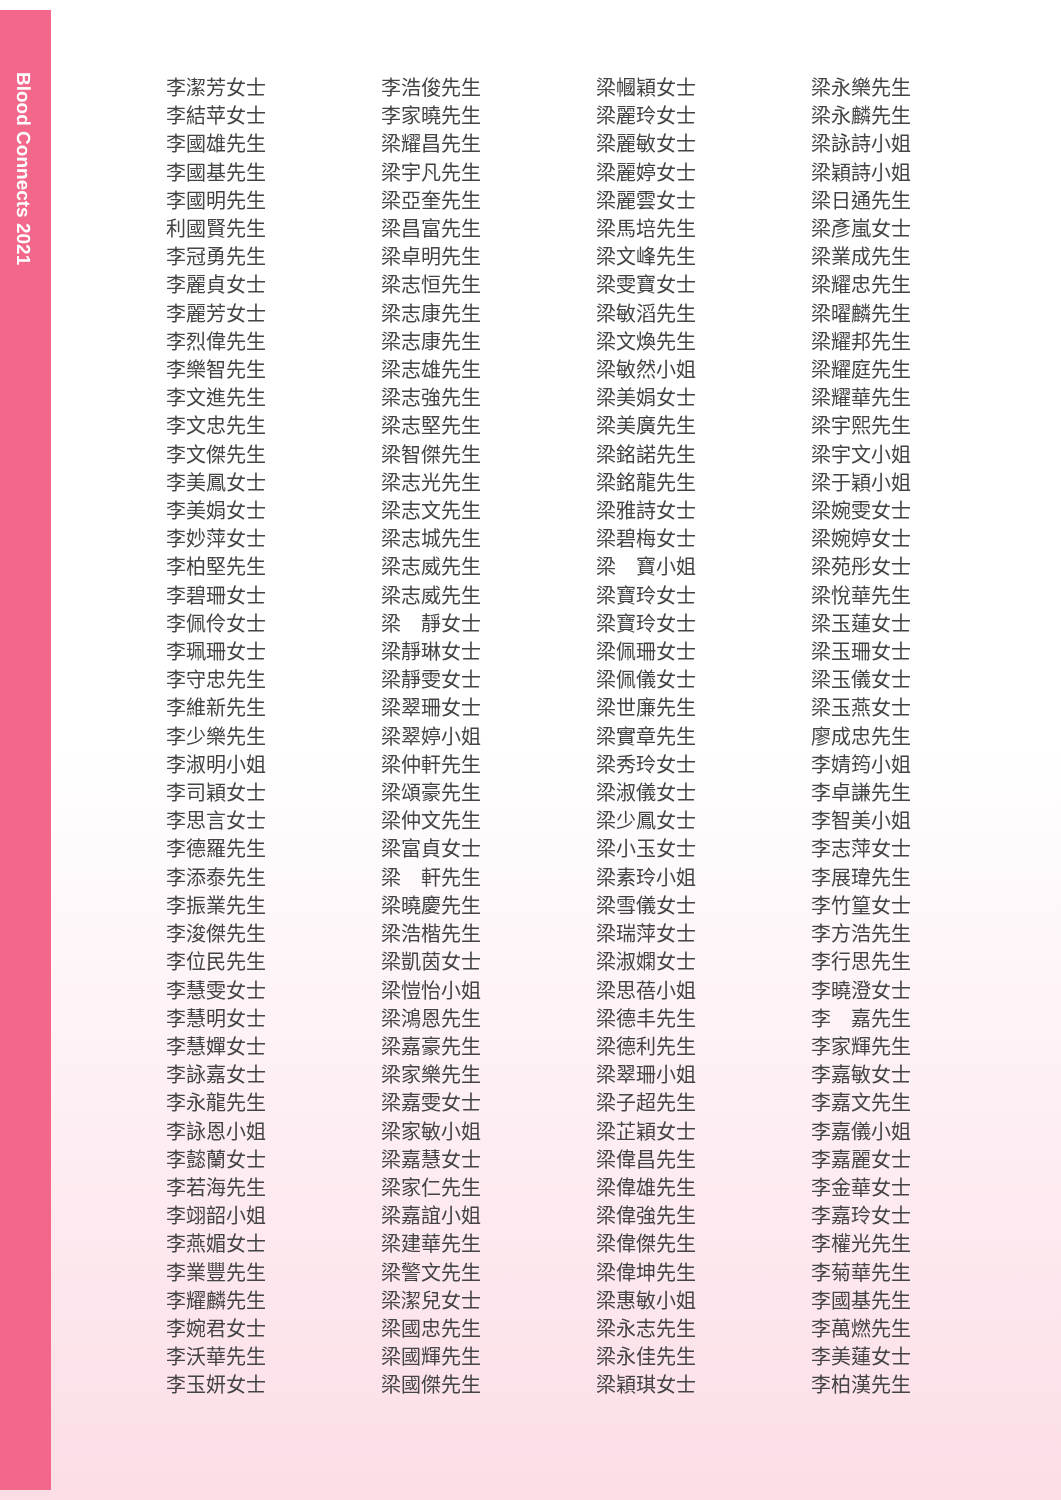Blood Connects 2021
李潔芳女士
李結苹女士
李國雄先生
李國基先生
李國明先生
利國賢先生
李冠勇先生
李麗貞女士
李麗芳女士
李烈偉先生
李樂智先生
李文進先生
李文忠先生
李文傑先生
李美鳳女士
李美娟女士
李妙萍女士
李柏堅先生
李碧珊女士
李佩伶女士
李珮珊女士
李守忠先生
李維新先生
李少樂先生
李淑明小姐
李司穎女士
李思言女士
李德羅先生
李添泰先生
李振業先生
李浚傑先生
李位民先生
李慧雯女士
李慧明女士
李慧嬋女士
李詠嘉女士
李永龍先生
李詠恩小姐
李懿蘭女士
李若海先生
李翊韶小姐
李燕媚女士
李業豐先生
李耀麟先生
李婉君女士
李沃華先生
李玉妍女士
李浩俊先生
李家曉先生
梁耀昌先生
梁宇凡先生
梁亞奎先生
梁昌富先生
梁卓明先生
梁志恒先生
梁志康先生
梁志康先生
梁志雄先生
梁志強先生
梁志堅先生
梁智傑先生
梁志光先生
梁志文先生
梁志城先生
梁志威先生
梁志威先生
梁　靜女士
梁靜琳女士
梁靜雯女士
梁翠珊女士
梁翠婷小姐
梁仲軒先生
梁頌豪先生
梁仲文先生
梁富貞女士
梁　軒先生
梁曉慶先生
梁浩楷先生
梁凱茵女士
梁愷怡小姐
梁鴻恩先生
梁嘉豪先生
梁家樂先生
梁嘉雯女士
梁家敏小姐
梁嘉慧女士
梁家仁先生
梁嘉誼小姐
梁建華先生
梁警文先生
梁潔兒女士
梁國忠先生
梁國輝先生
梁國傑先生
梁幗穎女士
梁麗玲女士
梁麗敏女士
梁麗婷女士
梁麗雲女士
梁馬培先生
梁文峰先生
梁雯寶女士
梁敏滔先生
梁文煥先生
梁敏然小姐
梁美娟女士
梁美廣先生
梁銘諾先生
梁銘龍先生
梁雅詩女士
梁碧梅女士
梁　寶小姐
梁寶玲女士
梁寶玲女士
梁佩珊女士
梁佩儀女士
梁世廉先生
梁實章先生
梁秀玲女士
梁淑儀女士
梁少鳳女士
梁小玉女士
梁素玲小姐
梁雪儀女士
梁瑞萍女士
梁淑嫻女士
梁思蓓小姐
梁德丰先生
梁德利先生
梁翠珊小姐
梁子超先生
梁芷穎女士
梁偉昌先生
梁偉雄先生
梁偉強先生
梁偉傑先生
梁偉坤先生
梁惠敏小姐
梁永志先生
梁永佳先生
梁穎琪女士
梁永樂先生
梁永麟先生
梁詠詩小姐
梁穎詩小姐
梁日通先生
梁彥嵐女士
梁業成先生
梁耀忠先生
梁曜麟先生
梁耀邦先生
梁耀庭先生
梁耀華先生
梁宇熙先生
梁宇文小姐
梁于穎小姐
梁婉雯女士
梁婉婷女士
梁苑彤女士
梁悅華先生
梁玉蓮女士
梁玉珊女士
梁玉儀女士
梁玉燕女士
廖成忠先生
李婧筠小姐
李卓謙先生
李智美小姐
李志萍女士
李展瑋先生
李竹篁女士
李方浩先生
李行思先生
李曉澄女士
李　嘉先生
李家輝先生
李嘉敏女士
李嘉文先生
李嘉儀小姐
李嘉麗女士
李金華女士
李嘉玲女士
李權光先生
李菊華先生
李國基先生
李萬燃先生
李美蓮女士
李柏漢先生